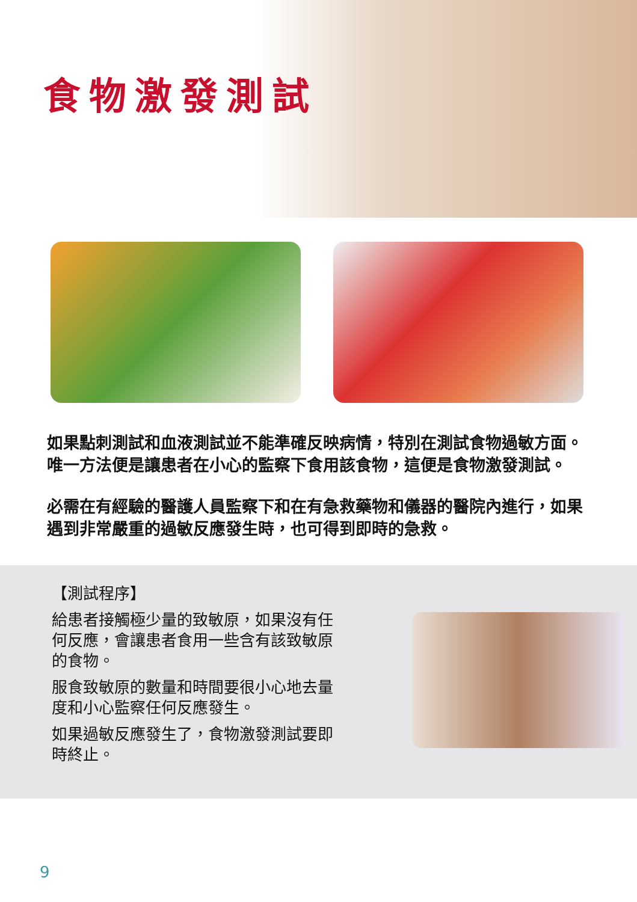食物激發測試
如果點刺測試和血液測試並不能準確反映病情，特別在測試食物過敏方面。唯一方法便是讓患者在小心的監察下食用該食物，這便是食物激發測試。
必需在有經驗的醫護人員監察下和在有急救藥物和儀器的醫院內進行，如果遇到非常嚴重的過敏反應發生時，也可得到即時的急救。
【測試程序】
給患者接觸極少量的致敏原，如果沒有任何反應，會讓患者食用一些含有該致敏原的食物。
服食致敏原的數量和時間要很小心地去量度和小心監察任何反應發生。
如果過敏反應發生了，食物激發測試要即時終止。
9